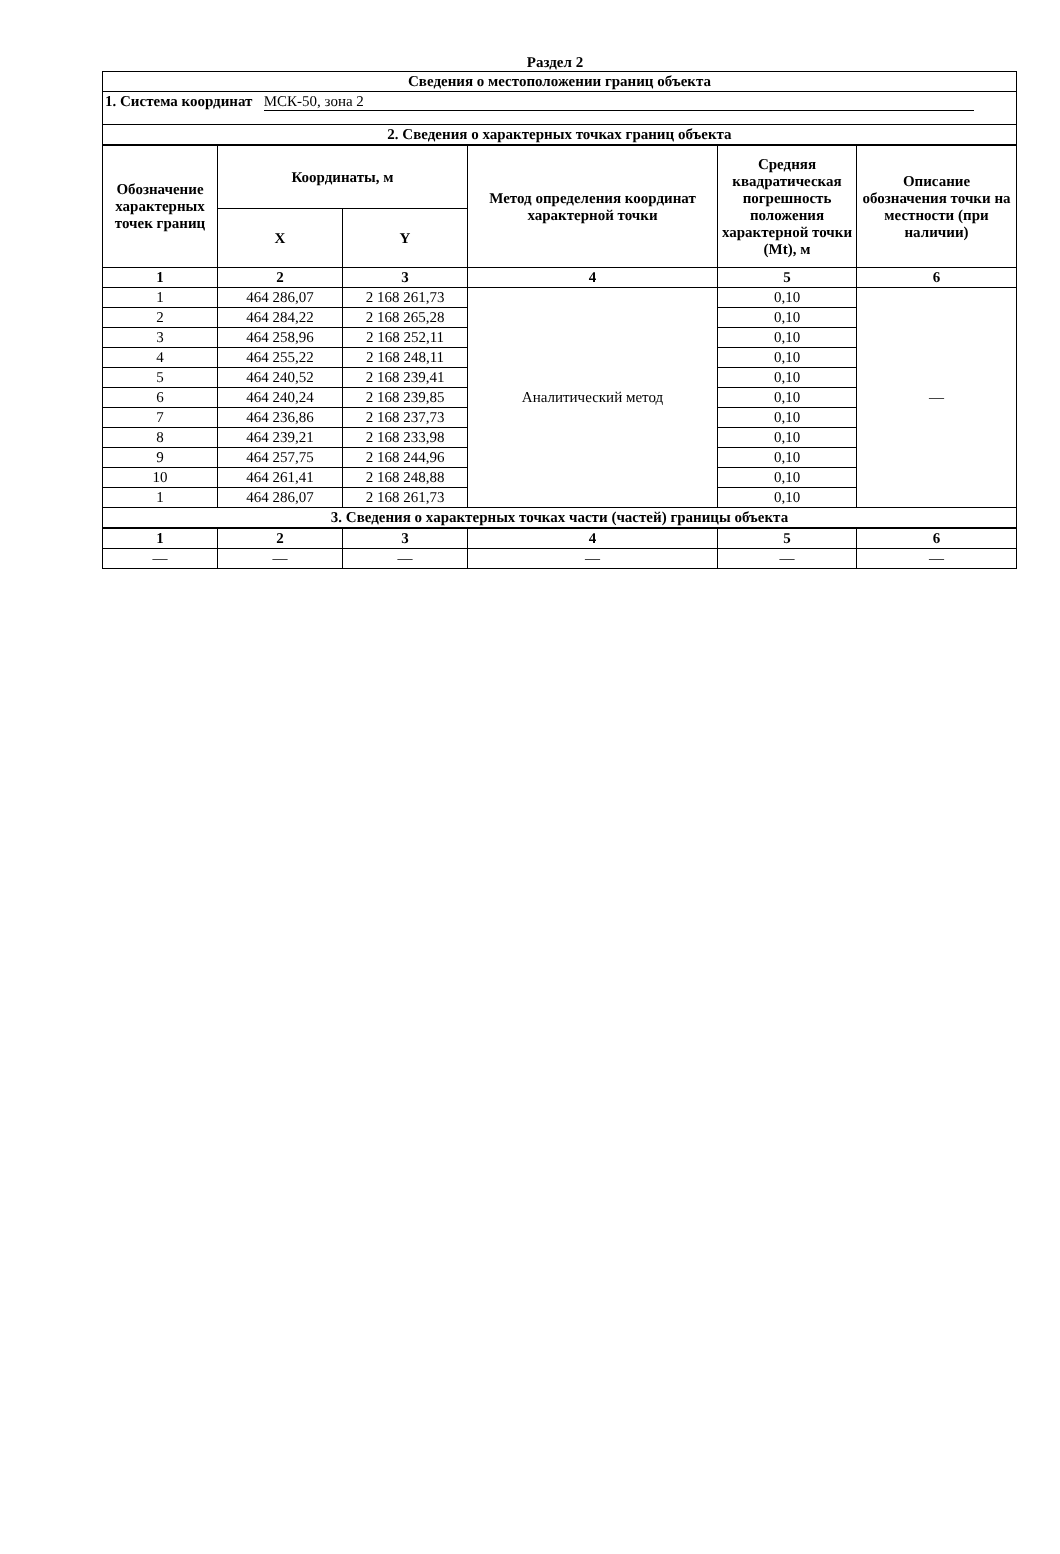Раздел 2
| Сведения о местоположении границ объекта | | | | | |
| --- | --- | --- | --- | --- | --- |
| 1. Система координат МСК-50, зона 2 | | | | | |
| 2. Сведения о характерных точках границ объекта | | | | | |
| Обозначение характерных точек границ | Координаты, м | | Метод определения координат характерной точки | Средняя квадратическая погрешность положения характерной точки (Mt), м | Описание обозначения точки на местности (при наличии) |
| | X | Y | | | |
| 1 | 2 | 3 | 4 | 5 | 6 |
| 1 | 464 286,07 | 2 168 261,73 | Аналитический метод | 0,10 | — |
| 2 | 464 284,22 | 2 168 265,28 | | 0,10 | |
| 3 | 464 258,96 | 2 168 252,11 | | 0,10 | |
| 4 | 464 255,22 | 2 168 248,11 | | 0,10 | |
| 5 | 464 240,52 | 2 168 239,41 | | 0,10 | |
| 6 | 464 240,24 | 2 168 239,85 | | 0,10 | |
| 7 | 464 236,86 | 2 168 237,73 | | 0,10 | |
| 8 | 464 239,21 | 2 168 233,98 | | 0,10 | |
| 9 | 464 257,75 | 2 168 244,96 | | 0,10 | |
| 10 | 464 261,41 | 2 168 248,88 | | 0,10 | |
| 1 | 464 286,07 | 2 168 261,73 | | 0,10 | |
| 3. Сведения о характерных точках части (частей) границы объекта | | | | | |
| 1 | 2 | 3 | 4 | 5 | 6 |
| — | — | — | — | — | — |